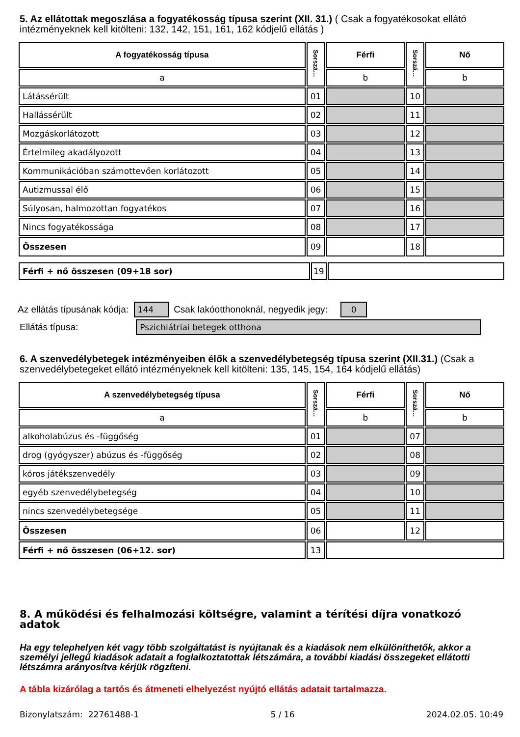5. Az ellátottak megoszlása a fogyatékosság típusa szerint (XII. 31.) ( Csak a fogyatékosokat ellátó intézményeknek kell kitölteni: 132, 142, 151, 161, 162 kódjelű ellátás )
| A fogyatékosság típusa | Sorszá… | Férfi | Sorszá… | Nő |
| --- | --- | --- | --- | --- |
| a | | b | | b |
| Látássérült | 01 | | 10 | |
| Hallássérült | 02 | | 11 | |
| Mozgáskorlátozott | 03 | | 12 | |
| Értelmileg akadályozott | 04 | | 13 | |
| Kommunikációban számottevően korlátozott | 05 | | 14 | |
| Autizmussal élő | 06 | | 15 | |
| Súlyosan, halmozottan fogyatékos | 07 | | 16 | |
| Nincs fogyatékossága | 08 | | 17 | |
| Összesen | 09 | | 18 | |
| Férfi + nő összesen (09+18 sor) | 19 | |
Az ellátás típusának kódja: 144 Csak lakóotthonoknál, negyedik jegy: 0
Ellátás típusa: Pszichiátriai betegek otthona
6. A szenvedélybetegek intézményeiben élők a szenvedélybetegség típusa szerint (XII.31.) (Csak a szenvedélybetegeket ellátó intézményeknek kell kitölteni: 135, 145, 154, 164 kódjelű ellátás)
| A szenvedélybetegség típusa | Sorszá… | Férfi | Sorszá… | Nő |
| --- | --- | --- | --- | --- |
| a | | b | | b |
| alkoholabúzus és -függőség | 01 | | 07 | |
| drog (gyógyszer) abúzus és -függőség | 02 | | 08 | |
| kóros játékszenvedély | 03 | | 09 | |
| egyéb szenvedélybetegség | 04 | | 10 | |
| nincs szenvedélybetegsége | 05 | | 11 | |
| Összesen | 06 | | 12 | |
| Férfi + nő összesen (06+12. sor) | 13 | | | |
8. A működési és felhalmozási költségre, valamint a térítési díjra vonatkozó adatok
Ha egy telephelyen két vagy több szolgáltatást is nyújtanak és a kiadások nem elkülöníthetők, akkor a személyi jellegű kiadások adatait a foglalkoztatottak létszámára, a további kiadási összegeket ellátotti létszámra arányosítva kérjük rögzíteni.
A tábla kizárólag a tartós és átmeneti elhelyezést nyújtó ellátás adatait tartalmazza.
Bizonylatszám: 22761488-1 5 / 16 2024.02.05. 10:49